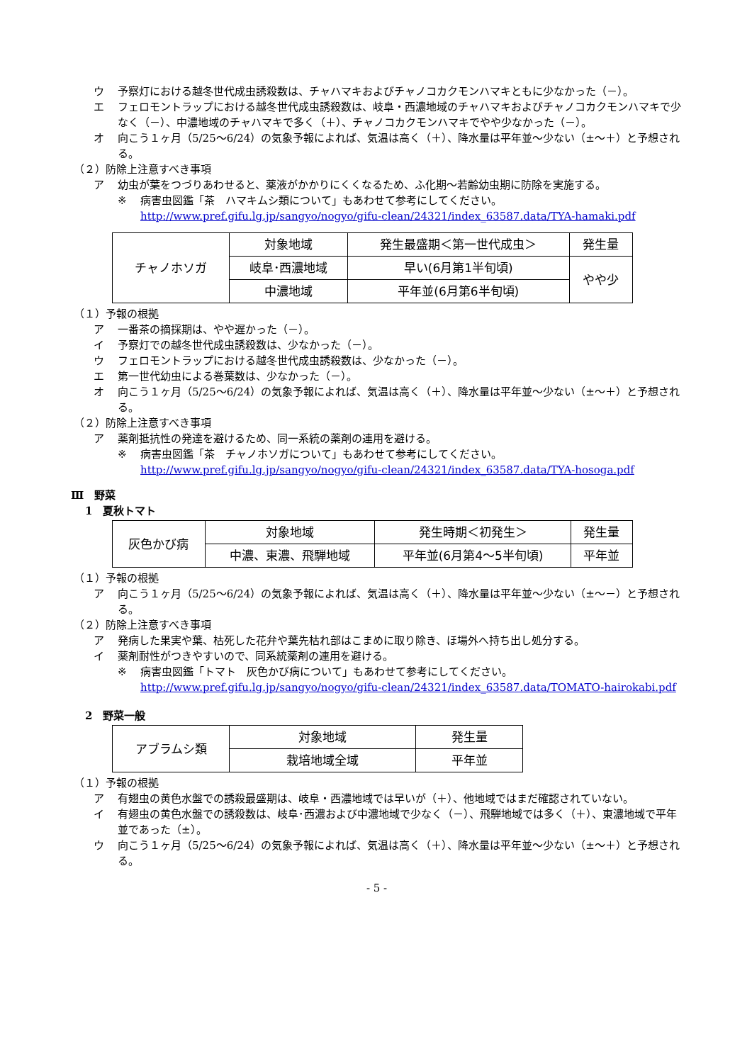ウ 予察灯における越冬世代成虫誘殺数は、チャハマキおよびチャノコカクモンハマキともに少なかった（－）。
エ フェロモントラップにおける越冬世代成虫誘殺数は、岐阜・西濃地域のチャハマキおよびチャノコカクモンハマキで少なく（－）、中濃地域のチャハマキで多く（＋）、チャノコカクモンハマキでやや少なかった（－）。
オ 向こう１ヶ月（5/25～6/24）の気象予報によれば、気温は高く（＋）、降水量は平年並～少ない（±～＋）と予想される。
（２）防除上注意すべき事項
ア 幼虫が葉をつづりあわせると、薬液がかかりにくくなるため、ふ化期～若齢幼虫期に防除を実施する。
※ 病害虫図鑑「茶　ハマキムシ類について」もあわせて参考にしてください。
http://www.pref.gifu.lg.jp/sangyo/nogyo/gifu-clean/24321/index_63587.data/TYA-hamaki.pdf
| チャノホソガ | 対象地域 | 発生最盛期＜第一世代成虫＞ | 発生量 |
| | 岐阜･西濃地域 | 早い(6月第1半旬頃) | やや少 |
| | 中濃地域 | 平年並(6月第6半旬頃) | |
（１）予報の根拠
ア 一番茶の摘採期は、やや遅かった（－）。
イ 予察灯での越冬世代成虫誘殺数は、少なかった（－）。
ウ フェロモントラップにおける越冬世代成虫誘殺数は、少なかった（－）。
エ 第一世代幼虫による巻葉数は、少なかった（－）。
オ 向こう１ヶ月（5/25～6/24）の気象予報によれば、気温は高く（＋）、降水量は平年並～少ない（±～＋）と予想される。
（２）防除上注意すべき事項
ア 薬剤抵抗性の発達を避けるため、同一系統の薬剤の連用を避ける。
※ 病害虫図鑑「茶　チャノホソガについて」もあわせて参考にしてください。
http://www.pref.gifu.lg.jp/sangyo/nogyo/gifu-clean/24321/index_63587.data/TYA-hosoga.pdf
Ⅲ　野菜
1　夏秋トマト
| 灰色かび病 | 対象地域 | 発生時期＜初発生＞ | 発生量 |
| | 中濃、東濃、飛騨地域 | 平年並(6月第4～5半旬頃) | 平年並 |
（１）予報の根拠
ア 向こう１ヶ月（5/25～6/24）の気象予報によれば、気温は高く（＋）、降水量は平年並～少ない（±～－）と予想される。
（２）防除上注意すべき事項
ア 発病した果実や葉、枯死した花弁や葉先枯れ部はこまめに取り除き、ほ場外へ持ち出し処分する。
イ 薬剤耐性がつきやすいので、同系統薬剤の連用を避ける。
※ 病害虫図鑑「トマト　灰色かび病について」もあわせて参考にしてください。
http://www.pref.gifu.lg.jp/sangyo/nogyo/gifu-clean/24321/index_63587.data/TOMATO-hairokabi.pdf
2　野菜一般
| アブラムシ類 | 対象地域 | 発生量 |
| | 栽培地域全域 | 平年並 |
（１）予報の根拠
ア 有翅虫の黄色水盤での誘殺最盛期は、岐阜・西濃地域では早いが（＋）、他地域ではまだ確認されていない。
イ 有翅虫の黄色水盤での誘殺数は、岐阜･西濃および中濃地域で少なく（－）、飛騨地域では多く（＋）、東濃地域で平年並であった（±）。
ウ 向こう１ヶ月（5/25～6/24）の気象予報によれば、気温は高く（＋）、降水量は平年並～少ない（±～＋）と予想される。
- 5 -